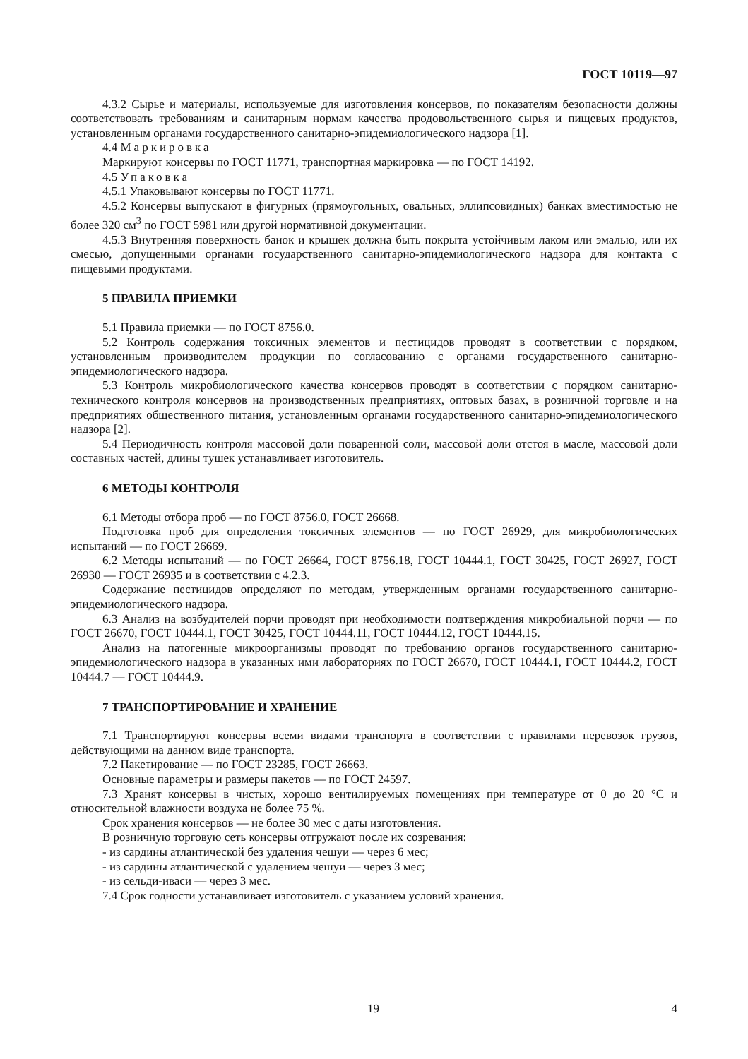ГОСТ 10119—97
4.3.2 Сырье и материалы, используемые для изготовления консервов, по показателям безопасности должны соответствовать требованиям и санитарным нормам качества продовольственного сырья и пищевых продуктов, установленным органами государственного санитарно-эпидемиологического надзора [1].
4.4 Маркировка
Маркируют консервы по ГОСТ 11771, транспортная маркировка — по ГОСТ 14192.
4.5 Упаковка
4.5.1 Упаковывают консервы по ГОСТ 11771.
4.5.2 Консервы выпускают в фигурных (прямоугольных, овальных, эллипсовидных) банках вместимостью не более 320 см<sup>3</sup> по ГОСТ 5981 или другой нормативной документации.
4.5.3 Внутренняя поверхность банок и крышек должна быть покрыта устойчивым лаком или эмалью, или их смесью, допущенными органами государственного санитарно-эпидемиологического надзора для контакта с пищевыми продуктами.
5 ПРАВИЛА ПРИЕМКИ
5.1 Правила приемки — по ГОСТ 8756.0.
5.2 Контроль содержания токсичных элементов и пестицидов проводят в соответствии с порядком, установленным производителем продукции по согласованию с органами государственного санитарно-эпидемиологического надзора.
5.3 Контроль микробиологического качества консервов проводят в соответствии с порядком санитарно-технического контроля консервов на производственных предприятиях, оптовых базах, в розничной торговле и на предприятиях общественного питания, установленным органами государственного санитарно-эпидемиологического надзора [2].
5.4 Периодичность контроля массовой доли поваренной соли, массовой доли отстоя в масле, массовой доли составных частей, длины тушек устанавливает изготовитель.
6 МЕТОДЫ КОНТРОЛЯ
6.1 Методы отбора проб — по ГОСТ 8756.0, ГОСТ 26668.
Подготовка проб для определения токсичных элементов — по ГОСТ 26929, для микробиологических испытаний — по ГОСТ 26669.
6.2 Методы испытаний — по ГОСТ 26664, ГОСТ 8756.18, ГОСТ 10444.1, ГОСТ 30425, ГОСТ 26927, ГОСТ 26930 — ГОСТ 26935 и в соответствии с 4.2.3.
Содержание пестицидов определяют по методам, утвержденным органами государственного санитарно-эпидемиологического надзора.
6.3 Анализ на возбудителей порчи проводят при необходимости подтверждения микробиальной порчи — по ГОСТ 26670, ГОСТ 10444.1, ГОСТ 30425, ГОСТ 10444.11, ГОСТ 10444.12, ГОСТ 10444.15.
Анализ на патогенные микроорганизмы проводят по требованию органов государственного санитарно-эпидемиологического надзора в указанных ими лабораториях по ГОСТ 26670, ГОСТ 10444.1, ГОСТ 10444.2, ГОСТ 10444.7 — ГОСТ 10444.9.
7 ТРАНСПОРТИРОВАНИЕ И ХРАНЕНИЕ
7.1 Транспортируют консервы всеми видами транспорта в соответствии с правилами перевозок грузов, действующими на данном виде транспорта.
7.2 Пакетирование — по ГОСТ 23285, ГОСТ 26663.
Основные параметры и размеры пакетов — по ГОСТ 24597.
7.3 Хранят консервы в чистых, хорошо вентилируемых помещениях при температуре от 0 до 20 °С и относительной влажности воздуха не более 75 %.
Срок хранения консервов — не более 30 мес с даты изготовления.
В розничную торговую сеть консервы отгружают после их созревания:
- из сардины атлантической без удаления чешуи — через 6 мес;
- из сардины атлантической с удалением чешуи — через 3 мес;
- из сельди-иваси — через 3 мес.
7.4 Срок годности устанавливает изготовитель с указанием условий хранения.
19 4